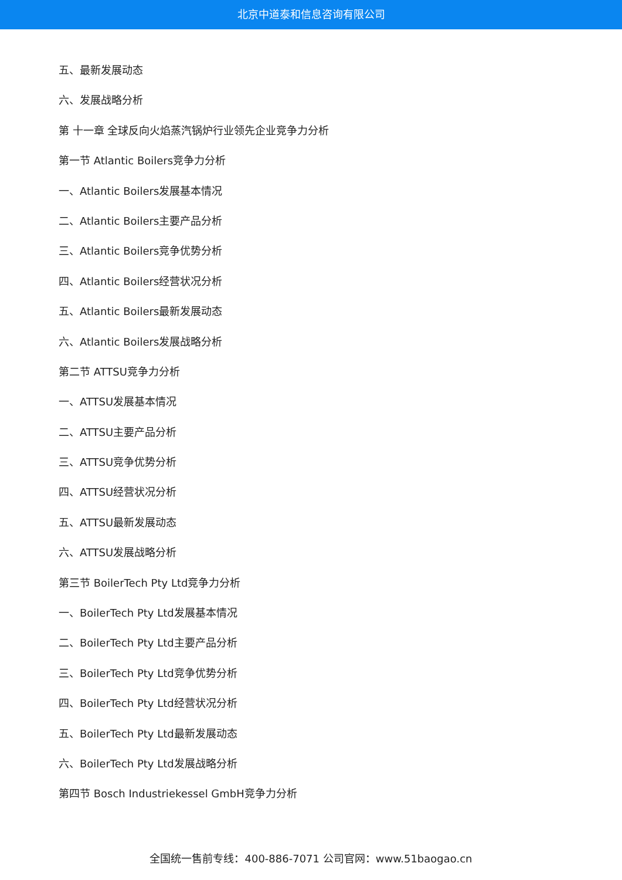北京中道泰和信息咨询有限公司
五、最新发展动态
六、发展战略分析
第 十一章 全球反向火焰蒸汽锅炉行业领先企业竞争力分析
第一节 Atlantic Boilers竞争力分析
一、Atlantic Boilers发展基本情况
二、Atlantic Boilers主要产品分析
三、Atlantic Boilers竞争优势分析
四、Atlantic Boilers经营状况分析
五、Atlantic Boilers最新发展动态
六、Atlantic Boilers发展战略分析
第二节 ATTSU竞争力分析
一、ATTSU发展基本情况
二、ATTSU主要产品分析
三、ATTSU竞争优势分析
四、ATTSU经营状况分析
五、ATTSU最新发展动态
六、ATTSU发展战略分析
第三节 BoilerTech Pty Ltd竞争力分析
一、BoilerTech Pty Ltd发展基本情况
二、BoilerTech Pty Ltd主要产品分析
三、BoilerTech Pty Ltd竞争优势分析
四、BoilerTech Pty Ltd经营状况分析
五、BoilerTech Pty Ltd最新发展动态
六、BoilerTech Pty Ltd发展战略分析
第四节 Bosch Industriekessel GmbH竞争力分析
全国统一售前专线：400-886-7071 公司官网：www.51baogao.cn